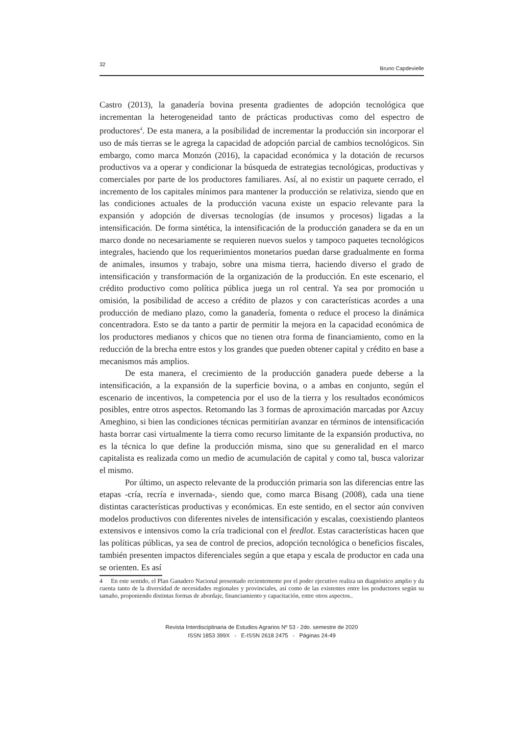32 Bruno Capdevielle
Castro (2013), la ganadería bovina presenta gradientes de adopción tecnológica que incrementan la heterogeneidad tanto de prácticas productivas como del espectro de productores<sup>4</sup>. De esta manera, a la posibilidad de incrementar la producción sin incorporar el uso de más tierras se le agrega la capacidad de adopción parcial de cambios tecnológicos. Sin embargo, como marca Monzón (2016), la capacidad económica y la dotación de recursos productivos va a operar y condicionar la búsqueda de estrategias tecnológicas, productivas y comerciales por parte de los productores familiares. Así, al no existir un paquete cerrado, el incremento de los capitales mínimos para mantener la producción se relativiza, siendo que en las condiciones actuales de la producción vacuna existe un espacio relevante para la expansión y adopción de diversas tecnologías (de insumos y procesos) ligadas a la intensificación. De forma sintética, la intensificación de la producción ganadera se da en un marco donde no necesariamente se requieren nuevos suelos y tampoco paquetes tecnológicos integrales, haciendo que los requerimientos monetarios puedan darse gradualmente en forma de animales, insumos y trabajo, sobre una misma tierra, haciendo diverso el grado de intensificación y transformación de la organización de la producción. En este escenario, el crédito productivo como política pública juega un rol central. Ya sea por promoción u omisión, la posibilidad de acceso a crédito de plazos y con características acordes a una producción de mediano plazo, como la ganadería, fomenta o reduce el proceso la dinámica concentradora. Esto se da tanto a partir de permitir la mejora en la capacidad económica de los productores medianos y chicos que no tienen otra forma de financiamiento, como en la reducción de la brecha entre estos y los grandes que pueden obtener capital y crédito en base a mecanismos más amplios.
De esta manera, el crecimiento de la producción ganadera puede deberse a la intensificación, a la expansión de la superficie bovina, o a ambas en conjunto, según el escenario de incentivos, la competencia por el uso de la tierra y los resultados económicos posibles, entre otros aspectos. Retomando las 3 formas de aproximación marcadas por Azcuy Ameghino, si bien las condiciones técnicas permitirían avanzar en términos de intensificación hasta borrar casi virtualmente la tierra como recurso limitante de la expansión productiva, no es la técnica lo que define la producción misma, sino que su generalidad en el marco capitalista es realizada como un medio de acumulación de capital y como tal, busca valorizar el mismo.
Por último, un aspecto relevante de la producción primaria son las diferencias entre las etapas -cría, recría e invernada-, siendo que, como marca Bisang (2008), cada una tiene distintas características productivas y económicas. En este sentido, en el sector aún conviven modelos productivos con diferentes niveles de intensificación y escalas, coexistiendo planteos extensivos e intensivos como la cría tradicional con el feedlot. Estas características hacen que las políticas públicas, ya sea de control de precios, adopción tecnológica o beneficios fiscales, también presenten impactos diferenciales según a que etapa y escala de productor en cada una se orienten. Es así
4 En este sentido, el Plan Ganadero Nacional presentado recientemente por el poder ejecutivo realiza un diagnóstico amplio y da cuenta tanto de la diversidad de necesidades regionales y provinciales, así como de las existentes entre los productores según su tamaño, proponiendo distintas formas de abordaje, financiamiento y capacitación, entre otros aspectos..
Revista Interdisciplinaria de Estudios Agrarios Nº 53 - 2do. semestre de 2020
ISSN 1853 399X - E-ISSN 2618 2475 - Páginas 24-49